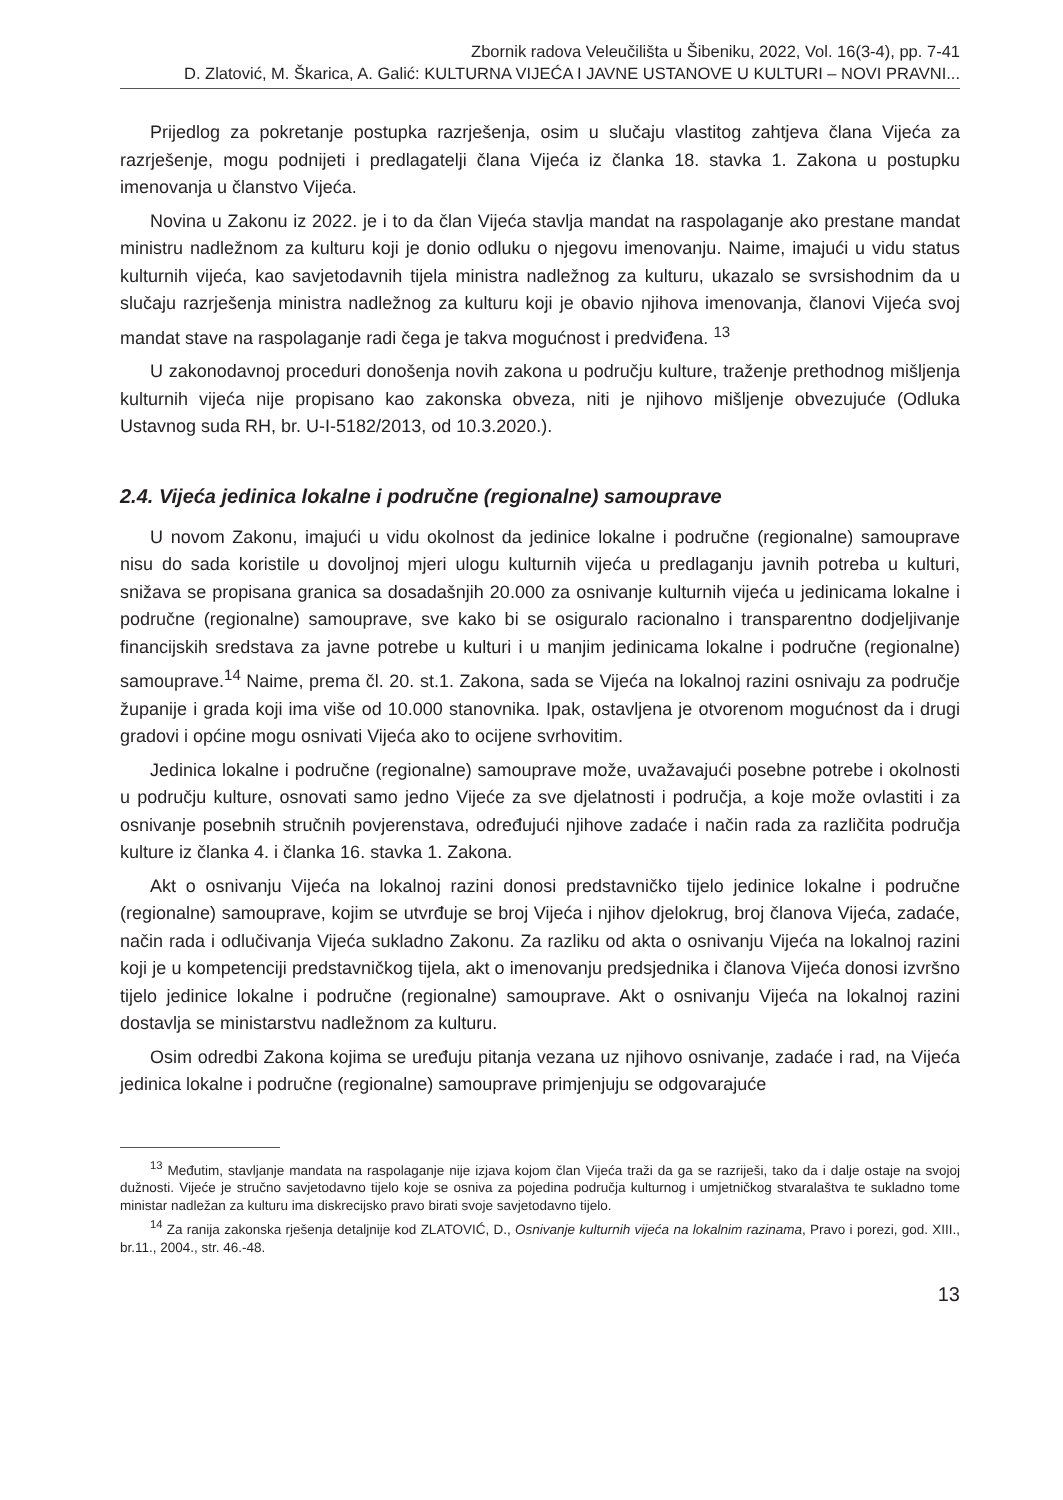Zbornik radova Veleučilišta u Šibeniku, 2022, Vol. 16(3-4), pp. 7-41
D. Zlatović, M. Škarica, A. Galić: KULTURNA VIJEĆA I JAVNE USTANOVE U KULTURI – NOVI PRAVNI...
Prijedlog za pokretanje postupka razrješenja, osim u slučaju vlastitog zahtjeva člana Vijeća za razrješenje, mogu podnijeti i predlagatelji člana Vijeća iz članka 18. stavka 1. Zakona u postupku imenovanja u članstvo Vijeća.
Novina u Zakonu iz 2022. je i to da član Vijeća stavlja mandat na raspolaganje ako prestane mandat ministru nadležnom za kulturu koji je donio odluku o njegovu imenovanju. Naime, imajući u vidu status kulturnih vijeća, kao savjetodavnih tijela ministra nadležnog za kulturu, ukazalo se svrsishodnim da u slučaju razrješenja ministra nadležnog za kulturu koji je obavio njihova imenovanja, članovi Vijeća svoj mandat stave na raspolaganje radi čega je takva mogućnost i predviđena. <sup>13</sup>
U zakonodavnoj proceduri donošenja novih zakona u području kulture, traženje prethodnog mišljenja kulturnih vijeća nije propisano kao zakonska obveza, niti je njihovo mišljenje obvezujuće (Odluka Ustavnog suda RH, br. U-I-5182/2013, od 10.3.2020.).
2.4. Vijeća jedinica lokalne i područne (regionalne) samouprave
U novom Zakonu, imajući u vidu okolnost da jedinice lokalne i područne (regionalne) samouprave nisu do sada koristile u dovoljnoj mjeri ulogu kulturnih vijeća u predlaganju javnih potreba u kulturi, snižava se propisana granica sa dosadašnjih 20.000 za osnivanje kulturnih vijeća u jedinicama lokalne i područne (regionalne) samouprave, sve kako bi se osiguralo racionalno i transparentno dodjeljivanje financijskih sredstava za javne potrebe u kulturi i u manjim jedinicama lokalne i područne (regionalne) samouprave.<sup>14</sup> Naime, prema čl. 20. st.1. Zakona, sada se Vijeća na lokalnoj razini osnivaju za područje županije i grada koji ima više od 10.000 stanovnika. Ipak, ostavljena je otvorenom mogućnost da i drugi gradovi i općine mogu osnivati Vijeća ako to ocijene svrhovitim.
Jedinica lokalne i područne (regionalne) samouprave može, uvažavajući posebne potrebe i okolnosti u području kulture, osnovati samo jedno Vijeće za sve djelatnosti i područja, a koje može ovlastiti i za osnivanje posebnih stručnih povjerenstava, određujući njihove zadaće i način rada za različita područja kulture iz članka 4. i članka 16. stavka 1. Zakona.
Akt o osnivanju Vijeća na lokalnoj razini donosi predstavničko tijelo jedinice lokalne i područne (regionalne) samouprave, kojim se utvrđuje se broj Vijeća i njihov djelokrug, broj članova Vijeća, zadaće, način rada i odlučivanja Vijeća sukladno Zakonu. Za razliku od akta o osnivanju Vijeća na lokalnoj razini koji je u kompetenciji predstavničkog tijela, akt o imenovanju predsjednika i članova Vijeća donosi izvršno tijelo jedinice lokalne i područne (regionalne) samouprave. Akt o osnivanju Vijeća na lokalnoj razini dostavlja se ministarstvu nadležnom za kulturu.
Osim odredbi Zakona kojima se uređuju pitanja vezana uz njihovo osnivanje, zadaće i rad, na Vijeća jedinica lokalne i područne (regionalne) samouprave primjenjuju se odgovarajuće
<sup>13</sup> Međutim, stavljanje mandata na raspolaganje nije izjava kojom član Vijeća traži da ga se razriješi, tako da i dalje ostaje na svojoj dužnosti. Vijeće je stručno savjetodavno tijelo koje se osniva za pojedina područja kulturnog i umjetničkog stvaralaštva te sukladno tome ministar nadležan za kulturu ima diskrecijsko pravo birati svoje savjetodavno tijelo.
<sup>14</sup> Za ranija zakonska rješenja detaljnije kod ZLATOVIĆ, D., Osnivanje kulturnih vijeća na lokalnim razinama, Pravo i porezi, god. XIII., br.11., 2004., str. 46.-48.
13